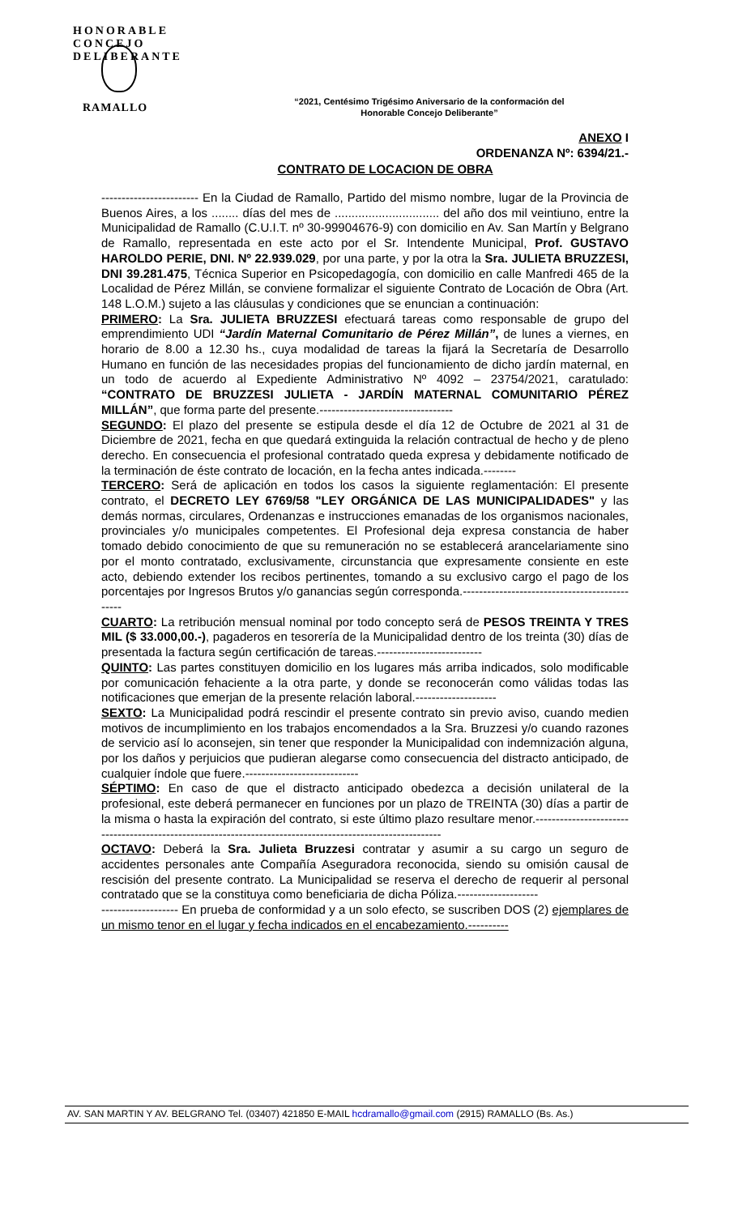HONORABLE CONCEJO DELIBERANTE
RAMALLO
“2021, Centésimo Trigésimo Aniversario de la conformación del Honorable Concejo Deliberante”
ANEXO I
ORDENANZA Nº: 6394/21.-
CONTRATO DE LOCACION DE OBRA
------------------------ En la Ciudad de Ramallo, Partido del mismo nombre, lugar de la Provincia de Buenos Aires, a los ........ días del mes de ............................... del año dos mil veintiuno, entre la Municipalidad de Ramallo (C.U.I.T. nº 30-99904676-9) con domicilio en Av. San Martín y Belgrano de Ramallo, representada en este acto por el Sr. Intendente Municipal, Prof. GUSTAVO HAROLDO PERIE, DNI. Nº 22.939.029, por una parte, y por la otra la Sra. JULIETA BRUZZESI, DNI 39.281.475, Técnica Superior en Psicopedagogía, con domicilio en calle Manfredi 465 de la Localidad de Pérez Millán, se conviene formalizar el siguiente Contrato de Locación de Obra (Art. 148 L.O.M.) sujeto a las cláusulas y condiciones que se enuncian a continuación:
PRIMERO: La Sra. JULIETA BRUZZESI efectuará tareas como responsable de grupo del emprendimiento UDI “Jardín Maternal Comunitario de Pérez Millán”, de lunes a viernes, en horario de 8.00 a 12.30 hs., cuya modalidad de tareas la fijará la Secretaría de Desarrollo Humano en función de las necesidades propias del funcionamiento de dicho jardín maternal, en un todo de acuerdo al Expediente Administrativo Nº 4092 – 23754/2021, caratulado: “CONTRATO DE BRUZZESI JULIETA - JARDÍN MATERNAL COMUNITARIO PÉREZ MILLÁN”, que forma parte del presente.---------------------------------
SEGUNDO: El plazo del presente se estipula desde el día 12 de Octubre de 2021 al 31 de Diciembre de 2021, fecha en que quedará extinguida la relación contractual de hecho y de pleno derecho. En consecuencia el profesional contratado queda expresa y debidamente notificado de la terminación de éste contrato de locación, en la fecha antes indicada.--------
TERCERO: Será de aplicación en todos los casos la siguiente reglamentación: El presente contrato, el DECRETO LEY 6769/58 "LEY ORGÁNICA DE LAS MUNICIPALIDADES" y las demás normas, circulares, Ordenanzas e instrucciones emanadas de los organismos nacionales, provinciales y/o municipales competentes. El Profesional deja expresa constancia de haber tomado debido conocimiento de que su remuneración no se establecerá arancelariamente sino por el monto contratado, exclusivamente, circunstancia que expresamente consiente en este acto, debiendo extender los recibos pertinentes, tomando a su exclusivo cargo el pago de los porcentajes por Ingresos Brutos y/o ganancias según corresponda.----------------------------------------------
CUARTO: La retribución mensual nominal por todo concepto será de PESOS TREINTA Y TRES MIL ($ 33.000,00.-), pagaderos en tesorería de la Municipalidad dentro de los treinta (30) días de presentada la factura según certificación de tareas.--------------------------
QUINTO: Las partes constituyen domicilio en los lugares más arriba indicados, solo modificable por comunicación fehaciente a la otra parte, y donde se reconocerán como válidas todas las notificaciones que emerjan de la presente relación laboral.--------------------
SEXTO: La Municipalidad podrá rescindir el presente contrato sin previo aviso, cuando medien motivos de incumplimiento en los trabajos encomendados a la Sra. Bruzzesi y/o cuando razones de servicio así lo aconsejen, sin tener que responder la Municipalidad con indemnización alguna, por los daños y perjuicios que pudieran alegarse como consecuencia del distracto anticipado, de cualquier índole que fuere.----------------------------
SÉPTIMO: En caso de que el distracto anticipado obedezca a decisión unilateral de la profesional, este deberá permanecer en funciones por un plazo de TREINTA (30) días a partir de la misma o hasta la expiración del contrato, si este último plazo resultare menor.-----------------------------------------------------------------------------------------------------------
OCTAVO: Deberá la Sra. Julieta Bruzzesi contratar y asumir a su cargo un seguro de accidentes personales ante Compañía Aseguradora reconocida, siendo su omisión causal de rescisión del presente contrato. La Municipalidad se reserva el derecho de requerir al personal contratado que se la constituya como beneficiaria de dicha Póliza.--------------------
------------------- En prueba de conformidad y a un solo efecto, se suscriben DOS (2) ejemplares de un mismo tenor en el lugar y fecha indicados en el encabezamiento.----------
AV. SAN MARTIN Y AV. BELGRANO Tel. (03407) 421850 E-MAIL hcdramallo@gmail.com (2915) RAMALLO (Bs. As.)